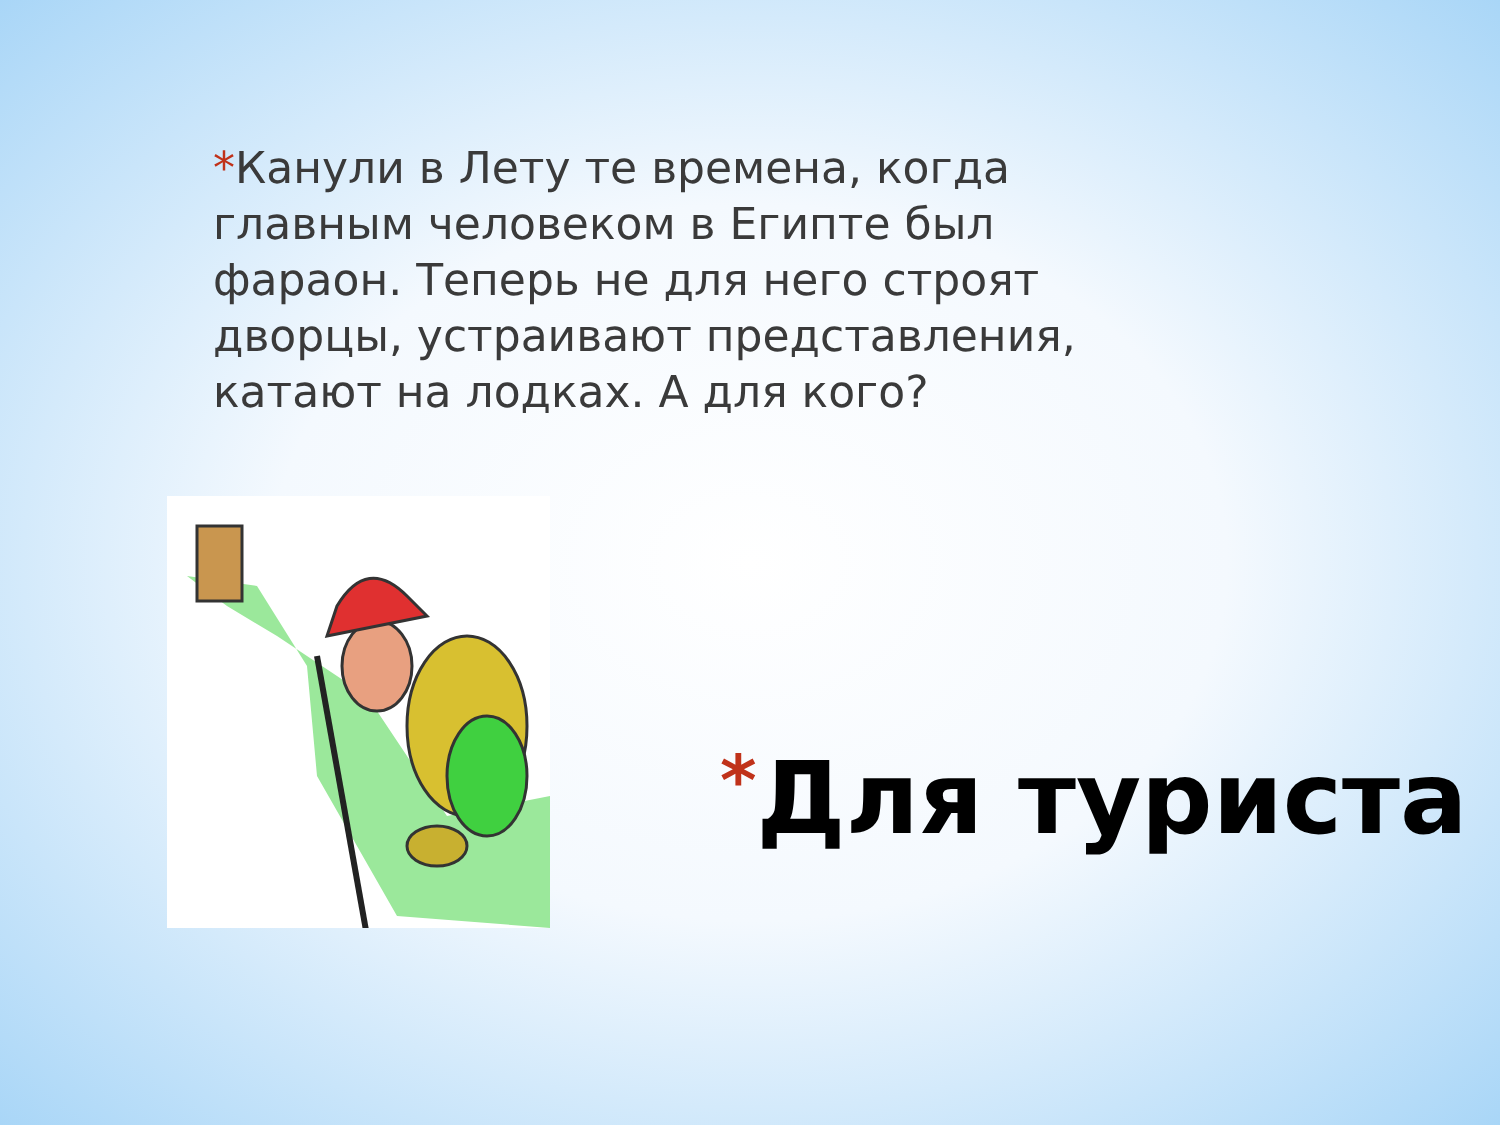*Канули в Лету те времена, когда главным человеком в Египте был фараон. Теперь не для него строят дворцы, устраивают представления, катают на лодках. А для кого?
*Для туриста